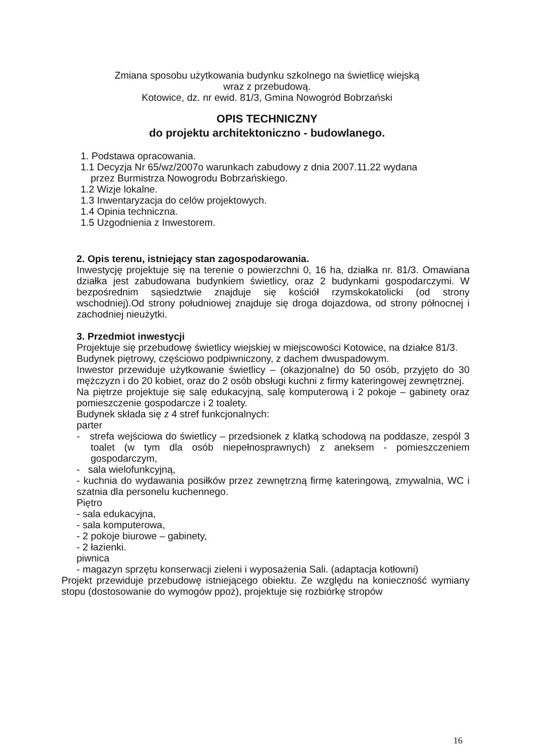Zmiana sposobu użytkowania budynku szkolnego na świetlicę wiejską
wraz z przebudową.
Kotowice, dz. nr ewid. 81/3, Gmina Nowogród Bobrzański
OPIS TECHNICZNY
do projektu architektoniczno - budowlanego.
1. Podstawa opracowania.
1.1 Decyzja Nr 65/wz/2007o warunkach zabudowy z dnia 2007.11.22 wydana
przez Burmistrza Nowogrodu Bobrzańskiego.
1.2 Wizje lokalne.
1.3 Inwentaryzacja do celów projektowych.
1.4 Opinia techniczna.
1.5 Uzgodnienia z Inwestorem.
2. Opis terenu, istniejący stan zagospodarowania.
Inwestycję projektuje się na terenie o powierzchni 0, 16 ha, działka nr. 81/3. Omawiana działka jest zabudowana budynkiem świetlicy, oraz 2 budynkami gospodarczymi. W bezpośrednim sąsiedztwie znajduje się kościół rzymskokatolicki (od strony wschodniej).Od strony południowej znajduje się droga dojazdowa, od strony północnej i zachodniej nieużytki.
3. Przedmiot inwestycji
Projektuje się przebudowę świetlicy wiejskiej w miejscowości Kotowice, na działce 81/3.
Budynek piętrowy, częściowo podpiwniczony, z dachem dwuspadowym.
Inwestor przewiduje użytkowanie świetlicy – (okazjonalne) do 50 osób, przyjęto do 30 mężczyzn i do 20 kobiet, oraz do 2 osób obsługi kuchni z firmy kateringowej zewnętrznej.
Na piętrze projektuje się salę edukacyjną, salę komputerową i 2 pokoje – gabinety oraz pomieszczenie gospodarcze i 2 toalety.
Budynek składa się z 4 stref funkcjonalnych:
parter
- strefa wejściowa do świetlicy – przedsionek z klatką schodową na poddasze, zespól 3 toalet (w tym dla osób niepełnosprawnych) z aneksem - pomieszczeniem gospodarczym,
- sala wielofunkcyjną,
- kuchnia do wydawania posiłków przez zewnętrzną firmę kateringową, zmywalnia, WC i szatnia dla personelu kuchennego.
Piętro
- sala edukacyjna,
- sala komputerowa,
- 2 pokoje biurowe – gabinety,
- 2 łazienki.
piwnica
- magazyn sprzętu konserwacji zieleni i wyposażenia Sali. (adaptacja kotłowni)
Projekt przewiduje przebudowę istniejącego obiektu. Ze względu na konieczność wymiany stopu (dostosowanie do wymogów ppoż), projektuje się rozbiórkę stropów
16